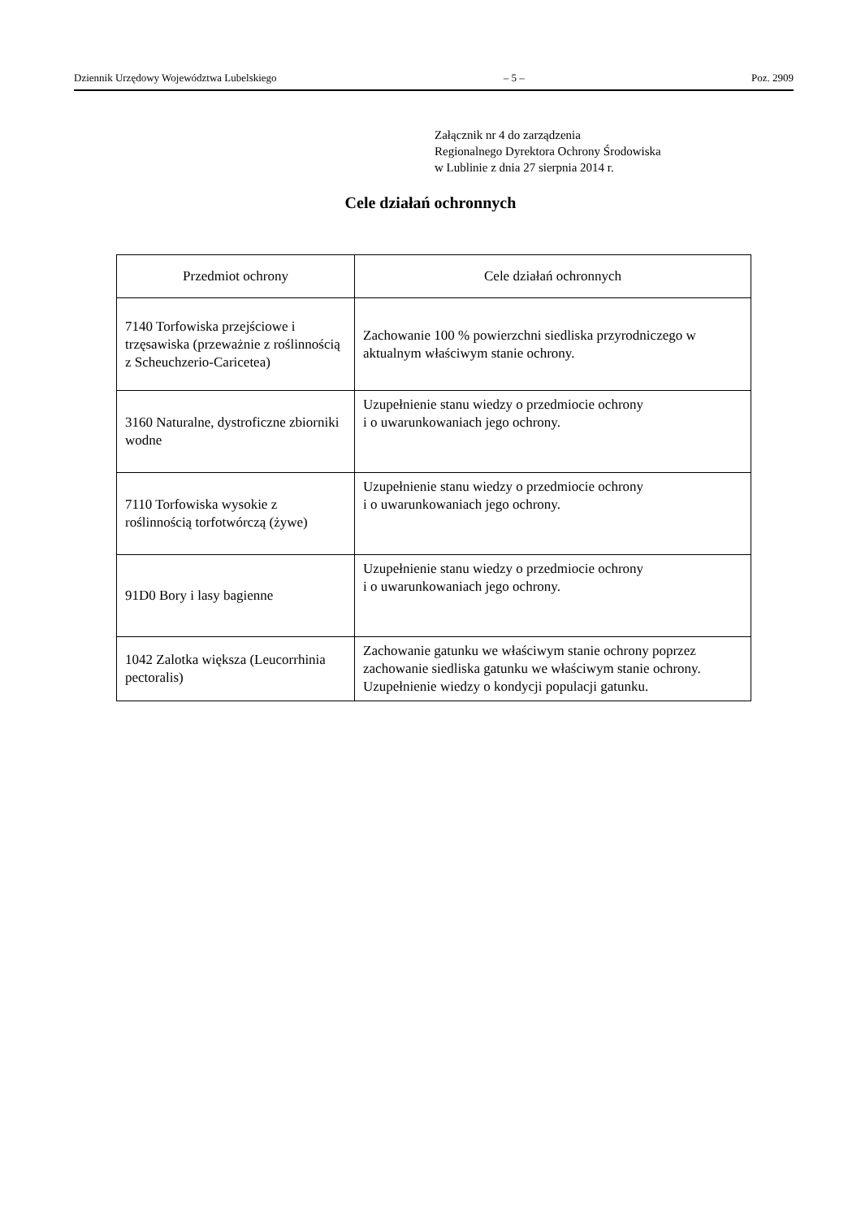Dziennik Urzędowy Województwa Lubelskiego – 5 – Poz. 2909
Załącznik nr 4 do zarządzenia
Regionalnego Dyrektora Ochrony Środowiska
w Lublinie z dnia 27 sierpnia 2014 r.
Cele działań ochronnych
| Przedmiot ochrony | Cele działań ochronnych |
| --- | --- |
| 7140 Torfowiska przejściowe i trzęsawiska (przeważnie z roślinnością z Scheuchzerio-Caricetea) | Zachowanie 100 % powierzchni siedliska przyrodniczego w aktualnym właściwym stanie ochrony. |
| 3160 Naturalne, dystroficzne zbiorniki wodne | Uzupełnienie stanu wiedzy o przedmiocie ochrony i o uwarunkowaniach jego ochrony. |
| 7110 Torfowiska wysokie z roślinnością torfotwórczą (żywe) | Uzupełnienie stanu wiedzy o przedmiocie ochrony i o uwarunkowaniach jego ochrony. |
| 91D0 Bory i lasy bagienne | Uzupełnienie stanu wiedzy o przedmiocie ochrony i o uwarunkowaniach jego ochrony. |
| 1042 Zalotka większa (Leucorrhinia pectoralis) | Zachowanie gatunku we właściwym stanie ochrony poprzez zachowanie siedliska gatunku we właściwym stanie ochrony. Uzupełnienie wiedzy o kondycji populacji gatunku. |